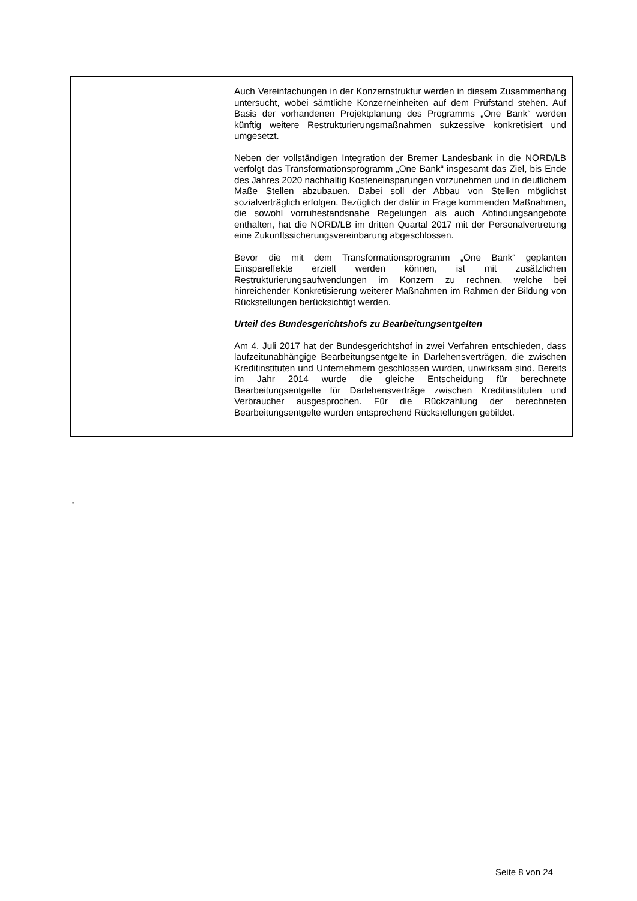| | | Auch Vereinfachungen in der Konzernstruktur werden in diesem Zusammenhang untersucht, wobei sämtliche Konzerneinheiten auf dem Prüfstand stehen. Auf Basis der vorhandenen Projektplanung des Programms „One Bank“ werden künftig weitere Restrukturierungsmaßnahmen sukzessive konkretisiert und umgesetzt. Neben der vollständigen Integration der Bremer Landesbank in die NORD/LB verfolgt das Transformationsprogramm „One Bank“ insgesamt das Ziel, bis Ende des Jahres 2020 nachhaltig Kosteneinsparungen vorzunehmen und in deutlichem Maße Stellen abzubauen. Dabei soll der Abbau von Stellen möglichst sozialverträglich erfolgen. Bezüglich der dafür in Frage kommenden Maßnahmen, die sowohl vorruhestandsnahe Regelungen als auch Abfindungsangebote enthalten, hat die NORD/LB im dritten Quartal 2017 mit der Personalvertretung eine Zukunftssicherungsvereinbarung abgeschlossen. Bevor die mit dem Transformationsprogramm „One Bank“ geplanten Einspareffekte erzielt werden können, ist mit zusätzlichen Restrukturierungsaufwendungen im Konzern zu rechnen, welche bei hinreichender Konkretisierung weiterer Maßnahmen im Rahmen der Bildung von Rückstellungen berücksichtigt werden. Urteil des Bundesgerichtshofs zu Bearbeitungsentgelten Am 4. Juli 2017 hat der Bundesgerichtshof in zwei Verfahren entschieden, dass laufzeitunabhängige Bearbeitungsentgelte in Darlehensverträgen, die zwischen Kreditinstituten und Unternehmern geschlossen wurden, unwirksam sind. Bereits im Jahr 2014 wurde die gleiche Entscheidung für berechnete Bearbeitungsentgelte für Darlehensverträge zwischen Kreditinstituten und Verbraucher ausgesprochen. Für die Rückzahlung der berechneten Bearbeitungsentgelte wurden entsprechend Rückstellungen gebildet. |
“
Seite 8 von 24